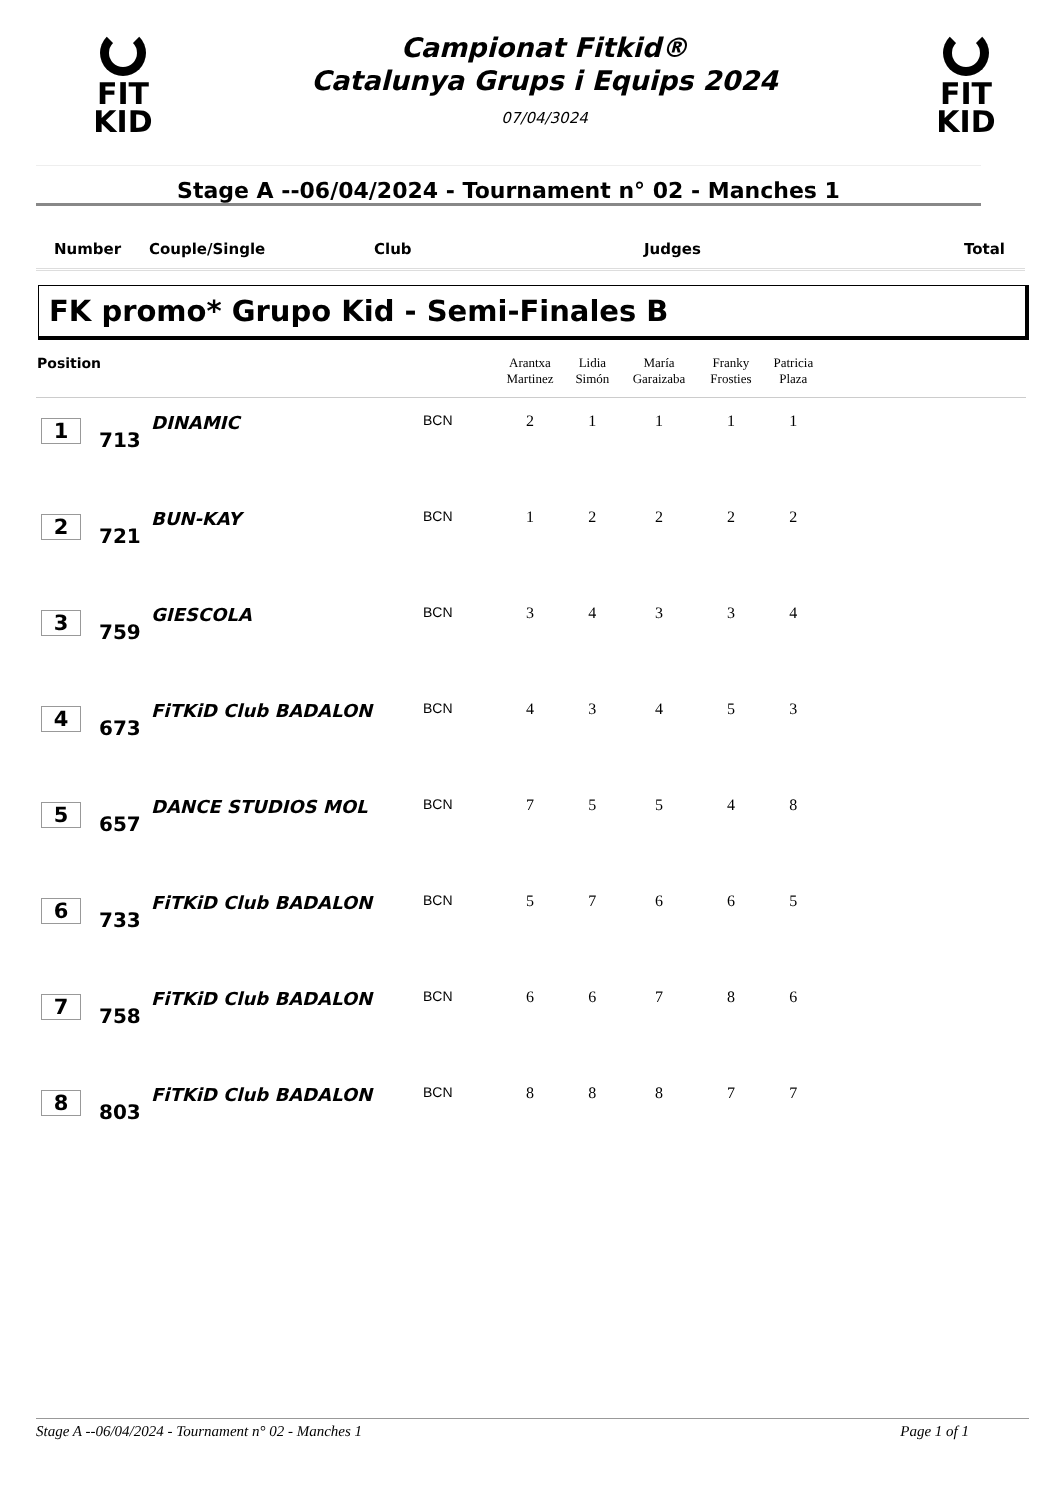FIT
KID
Campionat Fitkid®
Catalunya Grups i Equips 2024
07/04/3024
FIT
KID
Stage A --06/04/2024 - Tournament n° 02 - Manches 1
Number Couple/Single Club Judges Total
FK promo* Grupo Kid - Semi-Finales B
| Position | | | | Arantxa Martinez | Lidia Simón | María Garaizaba | Franky Frosties | Patricia Plaza | |
| --- | --- | --- | --- | --- | --- | --- | --- | --- | --- |
| 1 | 713 | DINAMIC | BCN | 2 | 1 | 1 | 1 | 1 | |
| 2 | 721 | BUN-KAY | BCN | 1 | 2 | 2 | 2 | 2 | |
| 3 | 759 | GIESCOLA | BCN | 3 | 4 | 3 | 3 | 4 | |
| 4 | 673 | FiTKiD Club BADALON | BCN | 4 | 3 | 4 | 5 | 3 | |
| 5 | 657 | DANCE STUDIOS MOL | BCN | 7 | 5 | 5 | 4 | 8 | |
| 6 | 733 | FiTKiD Club BADALON | BCN | 5 | 7 | 6 | 6 | 5 | |
| 7 | 758 | FiTKiD Club BADALON | BCN | 6 | 6 | 7 | 8 | 6 | |
| 8 | 803 | FiTKiD Club BADALON | BCN | 8 | 8 | 8 | 7 | 7 | |
Stage A --06/04/2024 - Tournament n° 02 - Manches 1 Page 1 of 1